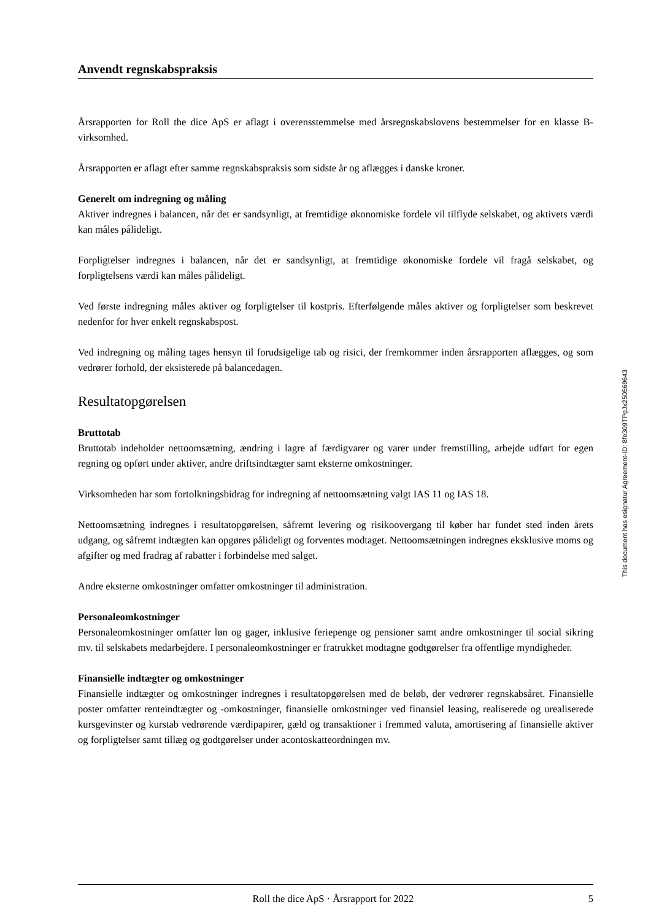Anvendt regnskabspraksis
Årsrapporten for Roll the dice ApS er aflagt i overensstemmelse med årsregnskabslovens bestemmelser for en klasse B-virksomhed.
Årsrapporten er aflagt efter samme regnskabspraksis som sidste år og aflægges i danske kroner.
Generelt om indregning og måling
Aktiver indregnes i balancen, når det er sandsynligt, at fremtidige økonomiske fordele vil tilflyde selskabet, og aktivets værdi kan måles pålideligt.
Forpligtelser indregnes i balancen, når det er sandsynligt, at fremtidige økonomiske fordele vil fragå selskabet, og forpligtelsens værdi kan måles pålideligt.
Ved første indregning måles aktiver og forpligtelser til kostpris. Efterfølgende måles aktiver og forpligtelser som beskrevet nedenfor for hver enkelt regnskabspost.
Ved indregning og måling tages hensyn til forudsigelige tab og risici, der fremkommer inden årsrapporten aflægges, og som vedrører forhold, der eksisterede på balancedagen.
Resultatopgørelsen
Bruttotab
Bruttotab indeholder nettoomsætning, ændring i lagre af færdigvarer og varer under fremstilling, arbejde udført for egen regning og opført under aktiver, andre driftsindtægter samt eksterne omkostninger.
Virksomheden har som fortolkningsbidrag for indregning af nettoomsætning valgt IAS 11 og IAS 18.
Nettoomsætning indregnes i resultatopgørelsen, såfremt levering og risikoovergang til køber har fundet sted inden årets udgang, og såfremt indtægten kan opgøres pålideligt og forventes modtaget. Nettoomsætningen indregnes eksklusive moms og afgifter og med fradrag af rabatter i forbindelse med salget.
Andre eksterne omkostninger omfatter omkostninger til administration.
Personaleomkostninger
Personaleomkostninger omfatter løn og gager, inklusive feriepenge og pensioner samt andre omkostninger til social sikring mv. til selskabets medarbejdere. I personaleomkostninger er fratrukket modtagne godtgørelser fra offentlige myndigheder.
Finansielle indtægter og omkostninger
Finansielle indtægter og omkostninger indregnes i resultatopgørelsen med de beløb, der vedrører regnskabsåret. Finansielle poster omfatter renteindtægter og -omkostninger, finansielle omkostninger ved finansiel leasing, realiserede og urealiserede kursgevinster og kurstab vedrørende værdipapirer, gæld og transaktioner i fremmed valuta, amortisering af finansielle aktiver og forpligtelser samt tillæg og godtgørelser under acontoskatteordningen mv.
This document has esignatur Agreement-ID: 8fe309TPgJx250569643
Roll the dice ApS · Årsrapport for 2022 5